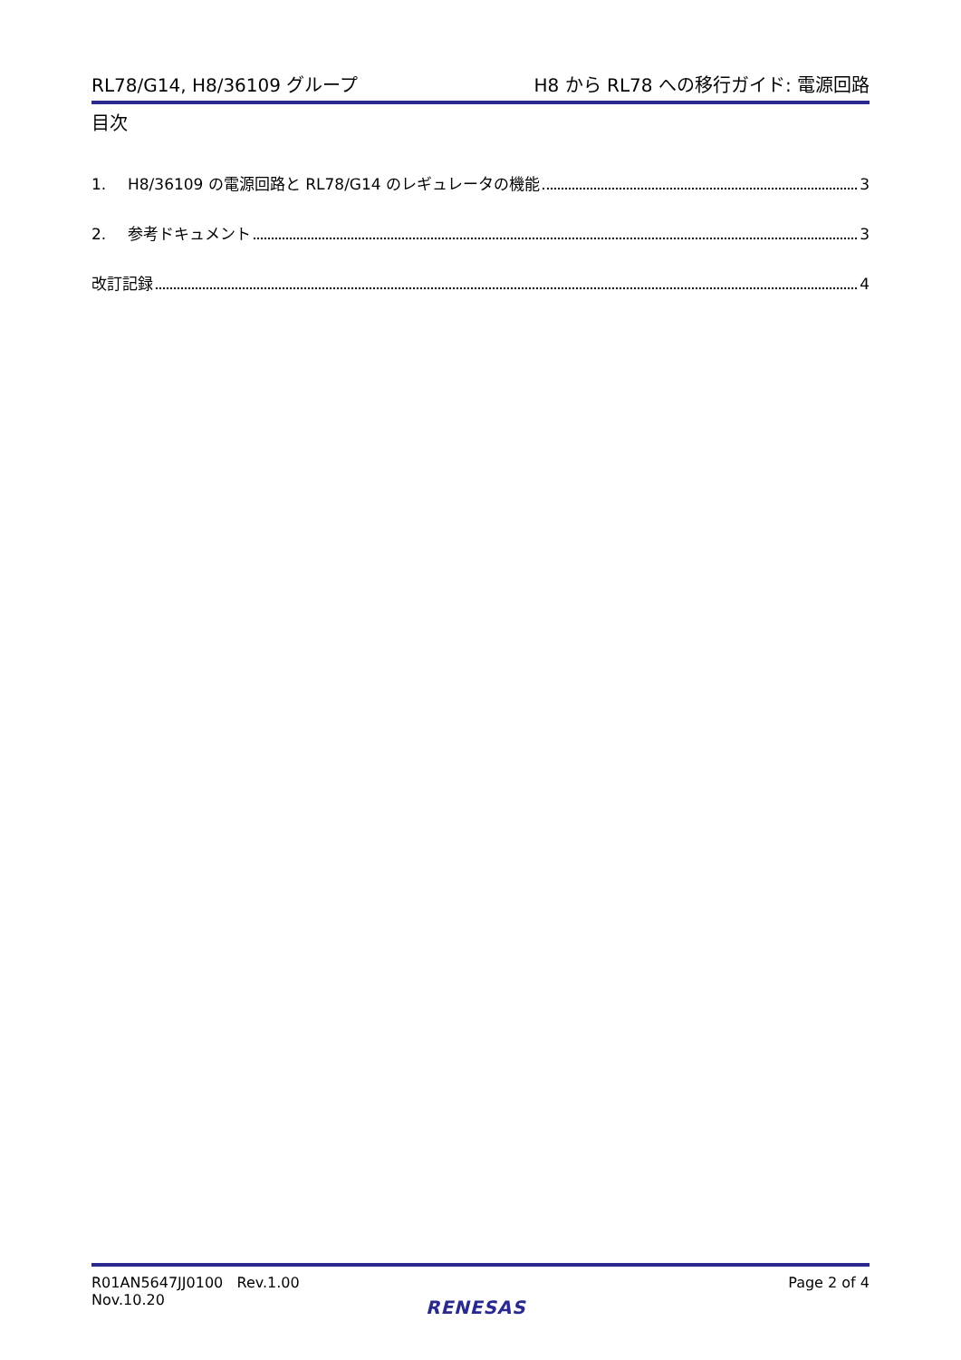RL78/G14, H8/36109 グループ H8 から RL78 への移行ガイド: 電源回路
目次
1. H8/36109 の電源回路と RL78/G14 のレギュレータの機能 3
2. 参考ドキュメント 3
改訂記録 4
R01AN5647JJ0100 Rev.1.00
Nov.10.20
Page 2 of 4
RENESAS